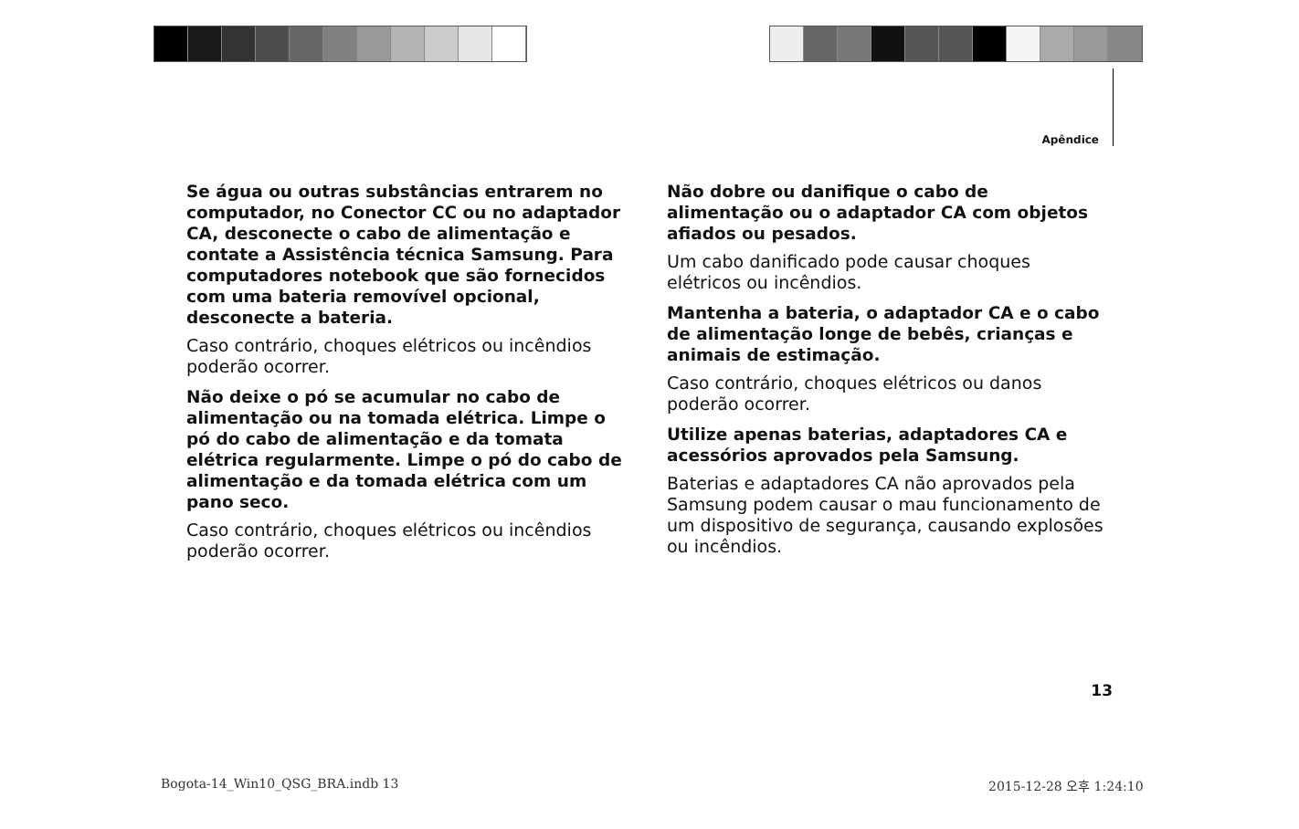Apêndice
Se água ou outras substâncias entrarem no computador, no Conector CC ou no adaptador CA, desconecte o cabo de alimentação e contate a Assistência técnica Samsung. Para computadores notebook que são fornecidos com uma bateria removível opcional, desconecte a bateria.
Caso contrário, choques elétricos ou incêndios poderão ocorrer.
Não deixe o pó se acumular no cabo de alimentação ou na tomada elétrica. Limpe o pó do cabo de alimentação e da tomata elétrica regularmente. Limpe o pó do cabo de alimentação e da tomada elétrica com um pano seco.
Caso contrário, choques elétricos ou incêndios poderão ocorrer.
Não dobre ou danifique o cabo de alimentação ou o adaptador CA com objetos afiados ou pesados.
Um cabo danificado pode causar choques elétricos ou incêndios.
Mantenha a bateria, o adaptador CA e o cabo de alimentação longe de bebês, crianças e animais de estimação.
Caso contrário, choques elétricos ou danos poderão ocorrer.
Utilize apenas baterias, adaptadores CA e acessórios aprovados pela Samsung.
Baterias e adaptadores CA não aprovados pela Samsung podem causar o mau funcionamento de um dispositivo de segurança, causando explosões ou incêndios.
13
Bogota-14_Win10_QSG_BRA.indb 13
2015-12-28 오후 1:24:10